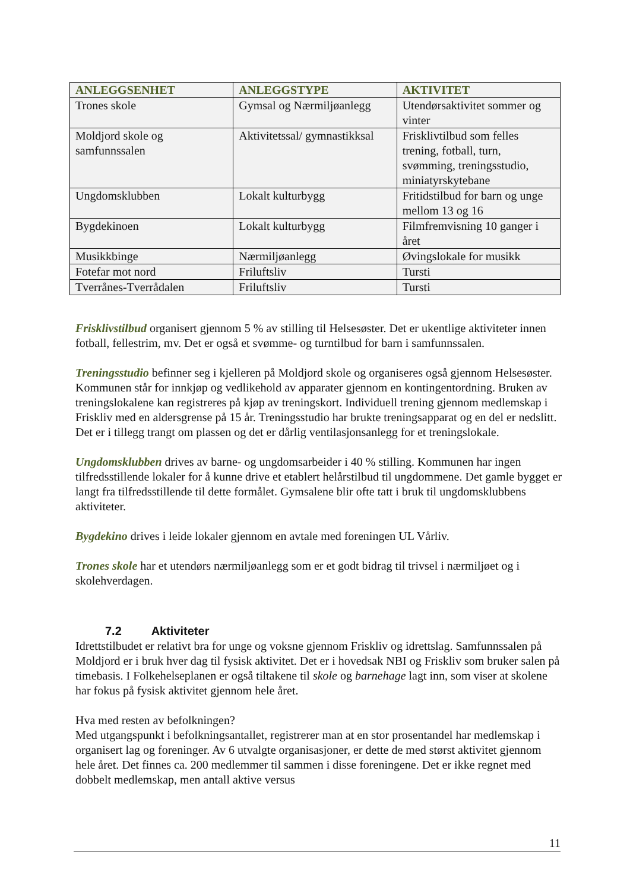| ANLEGGSENHET | ANLEGGSTYPE | AKTIVITET |
| --- | --- | --- |
| Trones skole | Gymsal og Nærmiljøanlegg | Utendørsaktivitet sommer og vinter |
| Moldjord skole og samfunnssalen | Aktivitetssal/ gymnastikksal | Frisklivtilbud som felles trening, fotball, turn, svømming, treningsstudio, miniatyrskytebane |
| Ungdomsklubben | Lokalt kulturbygg | Fritidstilbud for barn og unge mellom 13 og 16 |
| Bygdekinoen | Lokalt kulturbygg | Filmfremvisning 10 ganger i året |
| Musikkbinge | Nærmiljøanlegg | Øvingslokale for musikk |
| Fotefar mot nord | Friluftsliv | Tursti |
| Tverrånes-Tverrådalen | Friluftsliv | Tursti |
Frisklivstilbud organisert gjennom 5 % av stilling til Helsesøster. Det er ukentlige aktiviteter innen fotball, fellestrim, mv. Det er også et svømme- og turntilbud for barn i samfunnssalen.
Treningsstudio befinner seg i kjelleren på Moldjord skole og organiseres også gjennom Helsesøster. Kommunen står for innkjøp og vedlikehold av apparater gjennom en kontingentordning. Bruken av treningslokalene kan registreres på kjøp av treningskort. Individuell trening gjennom medlemskap i Friskliv med en aldersgrense på 15 år. Treningsstudio har brukte treningsapparat og en del er nedslitt. Det er i tillegg trangt om plassen og det er dårlig ventilasjonsanlegg for et treningslokale.
Ungdomsklubben drives av barne- og ungdomsarbeider i 40 % stilling. Kommunen har ingen tilfredsstillende lokaler for å kunne drive et etablert helårstilbud til ungdommene. Det gamle bygget er langt fra tilfredsstillende til dette formålet. Gymsalene blir ofte tatt i bruk til ungdomsklubbens aktiviteter.
Bygdekino drives i leide lokaler gjennom en avtale med foreningen UL Vårliv.
Trones skole har et utendørs nærmiljøanlegg som er et godt bidrag til trivsel i nærmiljøet og i skolehverdagen.
7.2 Aktiviteter
Idrettstilbudet er relativt bra for unge og voksne gjennom Friskliv og idrettslag. Samfunnssalen på Moldjord er i bruk hver dag til fysisk aktivitet. Det er i hovedsak NBI og Friskliv som bruker salen på timebasis. I Folkehelseplanen er også tiltakene til skole og barnehage lagt inn, som viser at skolene har fokus på fysisk aktivitet gjennom hele året.
Hva med resten av befolkningen?
Med utgangspunkt i befolkningsantallet, registrerer man at en stor prosentandel har medlemskap i organisert lag og foreninger. Av 6 utvalgte organisasjoner, er dette de med størst aktivitet gjennom hele året. Det finnes ca. 200 medlemmer til sammen i disse foreningene. Det er ikke regnet med dobbelt medlemskap, men antall aktive versus
11